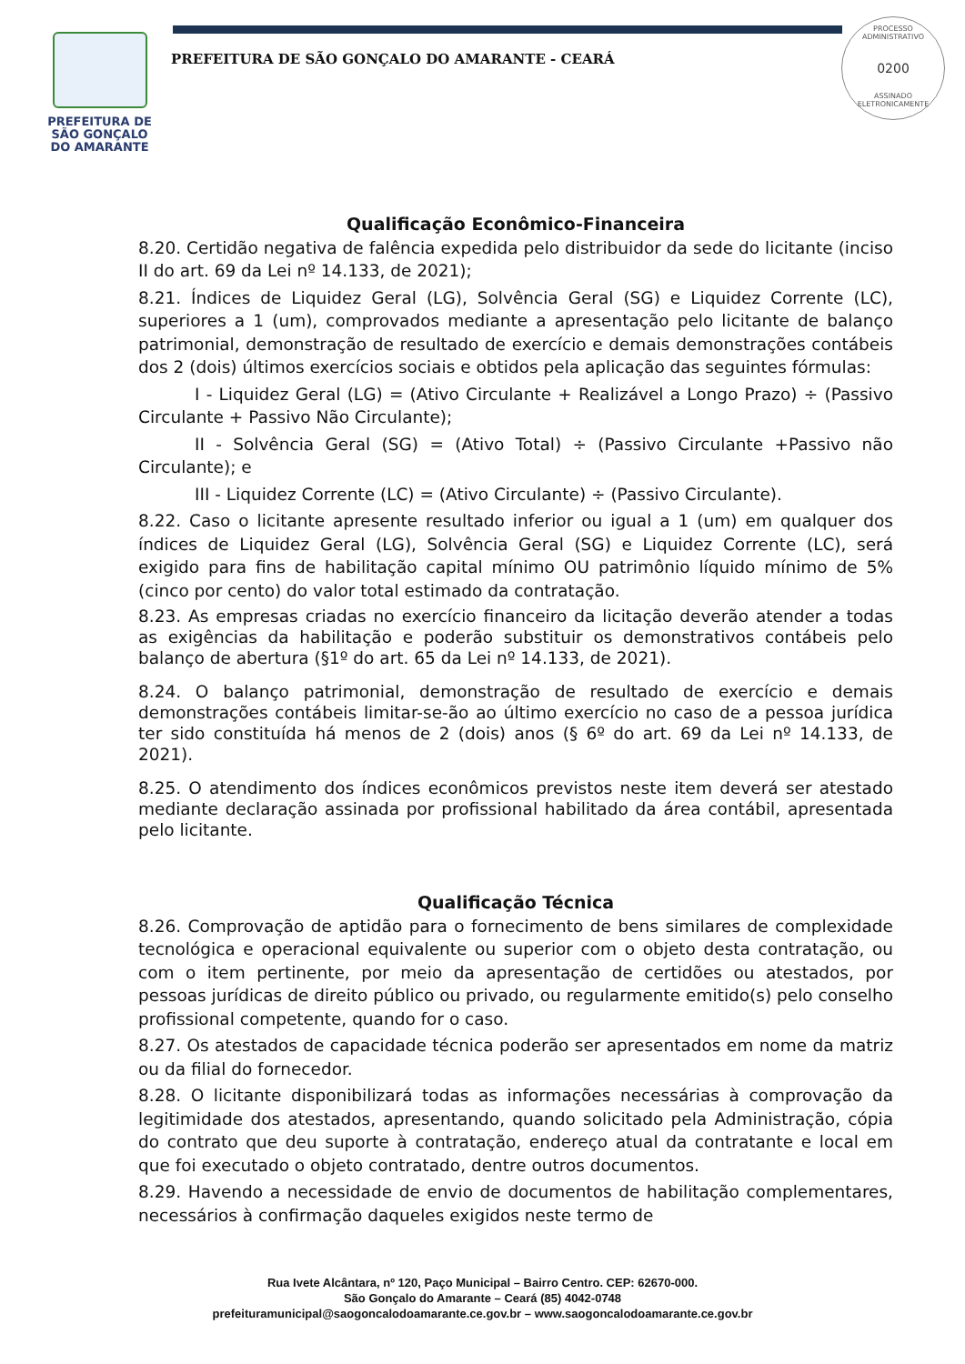PREFEITURA DE
SÃO GONÇALO
DO AMARANTE
PREFEITURA DE SÃO GONÇALO DO AMARANTE - CEARÁ
PROCESSO ADMINISTRATIVO
0200
ASSINADO
ELETRONICAMENTE
Qualificação Econômico-Financeira
8.20. Certidão negativa de falência expedida pelo distribuidor da sede do licitante (inciso II do art. 69 da Lei nº 14.133, de 2021);
8.21. Índices de Liquidez Geral (LG), Solvência Geral (SG) e Liquidez Corrente (LC), superiores a 1 (um), comprovados mediante a apresentação pelo licitante de balanço patrimonial, demonstração de resultado de exercício e demais demonstrações contábeis dos 2 (dois) últimos exercícios sociais e obtidos pela aplicação das seguintes fórmulas:
I - Liquidez Geral (LG) = (Ativo Circulante + Realizável a Longo Prazo) ÷ (Passivo Circulante + Passivo Não Circulante);
II - Solvência Geral (SG) = (Ativo Total) ÷ (Passivo Circulante +Passivo não Circulante); e
III - Liquidez Corrente (LC) = (Ativo Circulante) ÷ (Passivo Circulante).
8.22. Caso o licitante apresente resultado inferior ou igual a 1 (um) em qualquer dos índices de Liquidez Geral (LG), Solvência Geral (SG) e Liquidez Corrente (LC), será exigido para fins de habilitação capital mínimo OU patrimônio líquido mínimo de 5% (cinco por cento) do valor total estimado da contratação.
8.23. As empresas criadas no exercício financeiro da licitação deverão atender a todas as exigências da habilitação e poderão substituir os demonstrativos contábeis pelo balanço de abertura (§1º do art. 65 da Lei nº 14.133, de 2021).
8.24. O balanço patrimonial, demonstração de resultado de exercício e demais demonstrações contábeis limitar-se-ão ao último exercício no caso de a pessoa jurídica ter sido constituída há menos de 2 (dois) anos (§ 6º do art. 69 da Lei nº 14.133, de 2021).
8.25. O atendimento dos índices econômicos previstos neste item deverá ser atestado mediante declaração assinada por profissional habilitado da área contábil, apresentada pelo licitante.
Qualificação Técnica
8.26. Comprovação de aptidão para o fornecimento de bens similares de complexidade tecnológica e operacional equivalente ou superior com o objeto desta contratação, ou com o item pertinente, por meio da apresentação de certidões ou atestados, por pessoas jurídicas de direito público ou privado, ou regularmente emitido(s) pelo conselho profissional competente, quando for o caso.
8.27. Os atestados de capacidade técnica poderão ser apresentados em nome da matriz ou da filial do fornecedor.
8.28. O licitante disponibilizará todas as informações necessárias à comprovação da legitimidade dos atestados, apresentando, quando solicitado pela Administração, cópia do contrato que deu suporte à contratação, endereço atual da contratante e local em que foi executado o objeto contratado, dentre outros documentos.
8.29. Havendo a necessidade de envio de documentos de habilitação complementares, necessários à confirmação daqueles exigidos neste termo de
Rua Ivete Alcântara, nº 120, Paço Municipal – Bairro Centro. CEP: 62670-000.
São Gonçalo do Amarante – Ceará (85) 4042-0748
prefeituramunicipal@saogoncalodoamarante.ce.gov.br – www.saogoncalodoamarante.ce.gov.br